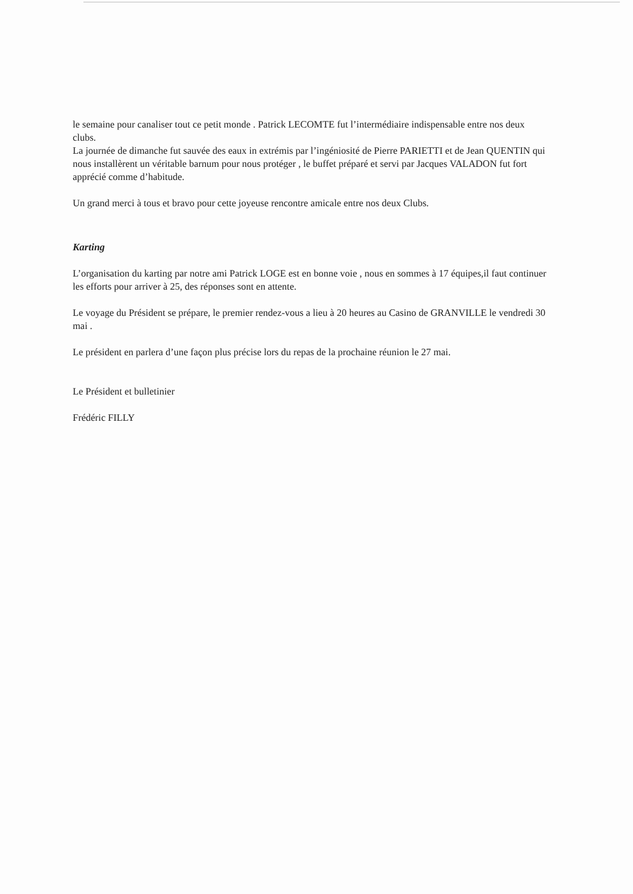le semaine pour canaliser tout ce petit monde . Patrick LECOMTE fut l’intermédiaire indispensable entre nos deux clubs.
La journée de dimanche fut sauvée des eaux in extrémis par l’ingéniosité de Pierre PARIETTI et de Jean QUENTIN qui nous installèrent un véritable barnum pour nous protéger , le buffet préparé et servi par Jacques VALADON fut fort apprécié comme d’habitude.
Un grand merci à tous et bravo pour cette joyeuse rencontre amicale entre nos deux Clubs.
Karting
L’organisation du karting par notre ami Patrick LOGE est en bonne voie , nous en sommes à 17 équipes,il faut continuer les efforts pour arriver à 25, des réponses sont en attente.
Le voyage du Président se prépare, le premier rendez-vous a lieu à 20 heures au Casino de GRANVILLE le vendredi 30 mai .
Le président en parlera d’une façon plus précise lors du repas de la prochaine réunion le 27 mai.
Le Président et bulletinier
Frédéric FILLY